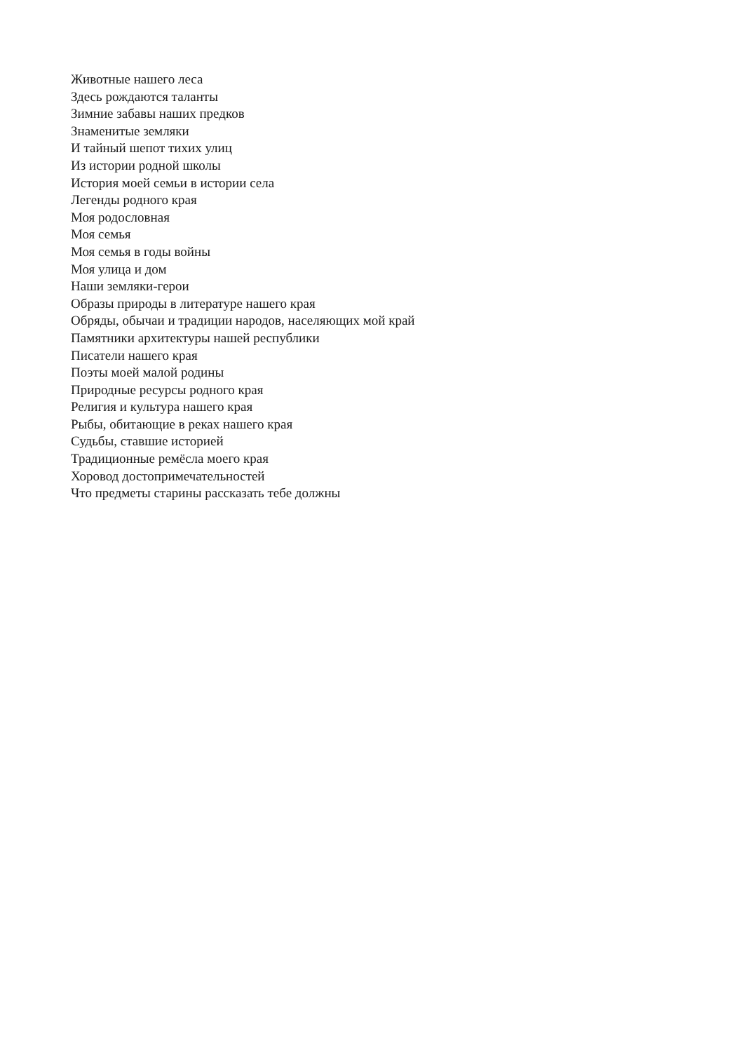Животные нашего леса
Здесь рождаются таланты
Зимние забавы наших предков
Знаменитые земляки
И тайный шепот тихих улиц
Из истории родной школы
История моей семьи в истории села
Легенды родного края
Моя родословная
Моя семья
Моя семья в годы войны
Моя улица и дом
Наши земляки-герои
Образы природы в литературе нашего края
Обряды, обычаи и традиции народов, населяющих мой край
Памятники архитектуры нашей республики
Писатели нашего края
Поэты моей малой родины
Природные ресурсы родного края
Религия и культура нашего края
Рыбы, обитающие в реках нашего края
Судьбы, ставшие историей
Традиционные ремёсла моего края
Хоровод достопримечательностей
Что предметы старины рассказать тебе должны